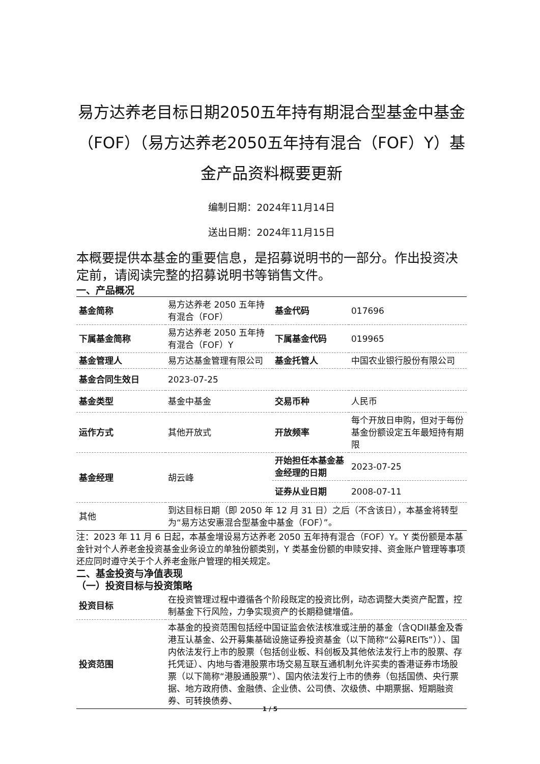易方达养老目标日期2050五年持有期混合型基金中基金（FOF）（易方达养老2050五年持有混合（FOF）Y）基金产品资料概要更新
编制日期：2024年11月14日
送出日期：2024年11月15日
本概要提供本基金的重要信息，是招募说明书的一部分。作出投资决定前，请阅读完整的招募说明书等销售文件。
一、产品概况
| 基金简称 | 易方达养老 2050 五年持有混合（FOF） | 基金代码 | 017696 |
| 下属基金简称 | 易方达养老 2050 五年持有混合（FOF）Y | 下属基金代码 | 019965 |
| 基金管理人 | 易方达基金管理有限公司 | 基金托管人 | 中国农业银行股份有限公司 |
| 基金合同生效日 | 2023-07-25 | | |
| 基金类型 | 基金中基金 | 交易币种 | 人民币 |
| 运作方式 | 其他开放式 | 开放频率 | 每个开放日申购，但对于每份基金份额设定五年最短持有期限 |
| 基金经理 | 胡云峰 | 开始担任本基金基金经理的日期 | 2023-07-25 |
| | | 证券从业日期 | 2008-07-11 |
| 其他 | 到达目标日期（即 2050 年 12 月 31 日）之后（不含该日），本基金将转型为“易方达安惠混合型基金中基金（FOF）”。 | | |
注：2023 年 11 月 6 日起，本基金增设易方达养老 2050 五年持有混合（FOF）Y。Y 类份额是本基金针对个人养老金投资基金业务设立的单独份额类别，Y 类基金份额的申赎安排、资金账户管理等事项还应同时遵守关于个人养老金账户管理的相关规定。
二、基金投资与净值表现
（一）投资目标与投资策略
| 投资目标 | 在投资管理过程中遵循各个阶段既定的投资比例，动态调整大类资产配置，控制基金下行风险，力争实现资产的长期稳健增值。 |
| 投资范围 | 本基金的投资范围包括经中国证监会依法核准或注册的基金（含QDII基金及香港互认基金、公开募集基础设施证券投资基金（以下简称“公募REITs”））、国内依法发行上市的股票（包括创业板、科创板及其他依法发行上市的股票、存托凭证）、内地与香港股票市场交易互联互通机制允许买卖的香港证券市场股票（以下简称“港股通股票”）、国内依法发行上市的债券（包括国债、央行票据、地方政府债、金融债、企业债、公司债、次级债、中期票据、短期融资券、可转换债券、 |
1 / 5